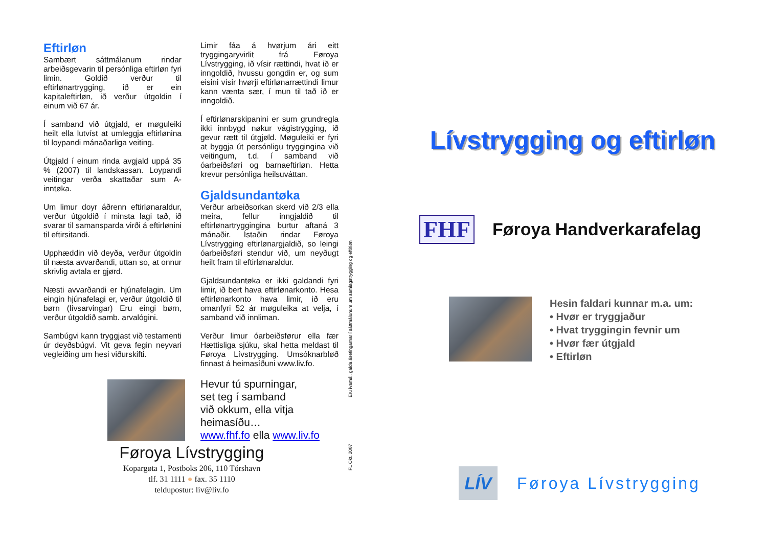Eftirløn
Sambært sáttmálanum rindar arbeiðsgevarin til persónliga eftirløn fyri limin. Goldið verður til eftirlønartrygging, ið er ein kapitaleftirløn, ið verður útgoldin í einum við 67 ár.
Í samband við útgjald, er møguleiki heilt ella lutvíst at umleggja eftirlønina til loypandi mánaðarliga veiting.
Útgjald í einum rinda avgjald uppá 35 % (2007) til landskassan. Loypandi veitingar verða skattaðar sum A-inntøka.
Um limur doyr áðrenn eftirlønaraldur, verður útgoldið í minsta lagi tað, ið svarar til samansparda virði á eftirlønini til eftirsitandi.
Upphæddin við deyða, verður útgoldin til næsta avvarðandi, uttan so, at onnur skrivlig avtala er gjørd.
Næsti avvarðandi er hjúnafelagin. Um eingin hjúnafelagi er, verður útgoldið til børn (lívsarvingar) Eru eingi børn, verður útgoldið samb. arvalógini.
Sambúgvi kann tryggjast við testamenti úr deyðsbúgvi. Vit geva fegin neyvari vegleiðing um hesi viðurskifti.
Limir fáa á hvørjum ári eitt tryggingaryvirlit frá Føroya Lívstrygging, ið vísir rættindi, hvat ið er inngoldið, hvussu gongdin er, og sum eisini vísir hvørji eftirlønarrættindi limur kann vænta sær, í mun til tað ið er inngoldið.
Í eftirlønarskipanini er sum grundregla ikki innbygd nøkur vágistrygging, ið gevur rætt til útgjøld. Møguleiki er fyri at byggja út persónligu tryggingina við veitingum, t.d. í samband við óarbeiðsføri og barnaeftirløn. Hetta krevur persónliga heilsuváttan.
Gjaldsundantøka
Verður arbeiðsorkan skerd við 2/3 ella meira, fellur inngjaldið til eftirlønartryggingina burtur aftaná 3 mánaðir. Ístaðin rindar Føroya Lívstrygging eftirlønargjaldið, so leingi óarbeiðsføri stendur við, um neyðugt heilt fram til eftirlønaraldur.
Gjaldsundantøka er ikki galdandi fyri limir, ið bert hava eftirlønarkonto. Hesa eftirlønarkonto hava limir, ið eru omanfyri 52 ár møguleika at velja, í samband við innliman.
Verður limur óarbeiðsførur ella fær Hættisliga sjúku, skal hetta meldast til Føroya Lívstrygging. Umsóknarbløð finnast á heimasíðuni www.liv.fo.
Hevur tú spurningar,
set teg í samband
við okkum, ella vitja
heimasíðu…
www.fhf.fo ella www.liv.fo
FL Okt. 2007 Eru ivamál, galda ásetingarnar í sáttmálunum um samlagstrygging og eftirløn
Føroya Lívstrygging
Kopargøta 1, Postboks 206, 110 Tórshavn
tlf. 31 1111 ● fax. 35 1110
teldupostur: liv@liv.fo
Lívstrygging og eftirløn
FHF
Føroya Handverkarafelag
Hesin faldari kunnar m.a. um:
• Hvør er tryggjaður
• Hvat tryggingin fevnir um
• Hvør fær útgjald
• Eftirløn
LÍV
Føroya Lívstrygging